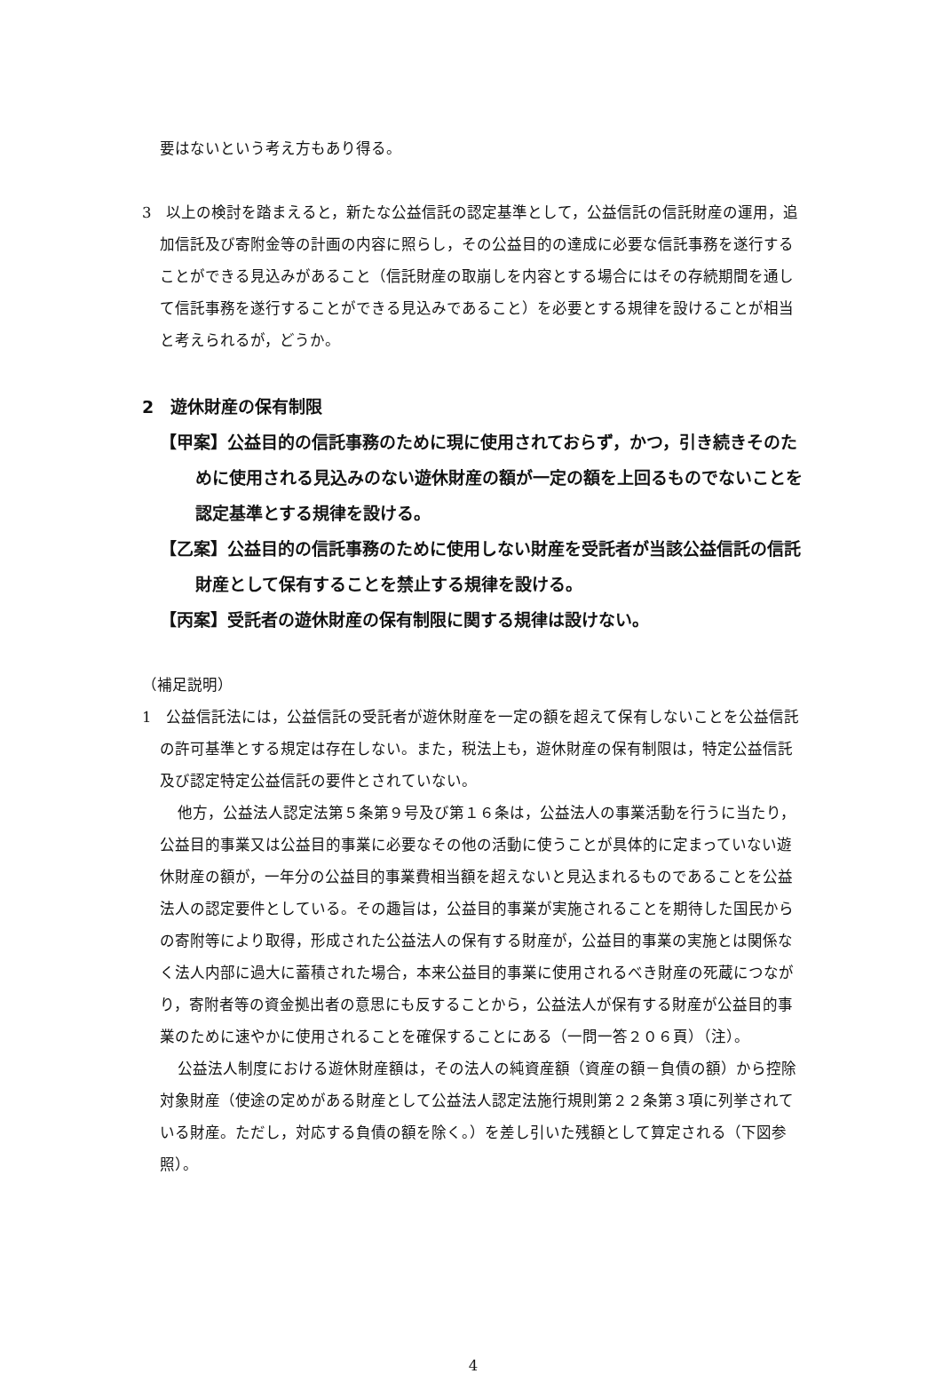要はないという考え方もあり得る。
3　以上の検討を踏まえると，新たな公益信託の認定基準として，公益信託の信託財産の運用，追加信託及び寄附金等の計画の内容に照らし，その公益目的の達成に必要な信託事務を遂行することができる見込みがあること（信託財産の取崩しを内容とする場合にはその存続期間を通して信託事務を遂行することができる見込みであること）を必要とする規律を設けることが相当と考えられるが，どうか。
2　遊休財産の保有制限
【甲案】公益目的の信託事務のために現に使用されておらず，かつ，引き続きそのために使用される見込みのない遊休財産の額が一定の額を上回るものでないことを認定基準とする規律を設ける。
【乙案】公益目的の信託事務のために使用しない財産を受託者が当該公益信託の信託財産として保有することを禁止する規律を設ける。
【丙案】受託者の遊休財産の保有制限に関する規律は設けない。
（補足説明）
1　公益信託法には，公益信託の受託者が遊休財産を一定の額を超えて保有しないことを公益信託の許可基準とする規定は存在しない。また，税法上も，遊休財産の保有制限は，特定公益信託及び認定特定公益信託の要件とされていない。
他方，公益法人認定法第５条第９号及び第１６条は，公益法人の事業活動を行うに当たり，公益目的事業又は公益目的事業に必要なその他の活動に使うことが具体的に定まっていない遊休財産の額が，一年分の公益目的事業費相当額を超えないと見込まれるものであることを公益法人の認定要件としている。その趣旨は，公益目的事業が実施されることを期待した国民からの寄附等により取得，形成された公益法人の保有する財産が，公益目的事業の実施とは関係なく法人内部に過大に蓄積された場合，本来公益目的事業に使用されるべき財産の死蔵につながり，寄附者等の資金拠出者の意思にも反することから，公益法人が保有する財産が公益目的事業のために速やかに使用されることを確保することにある（一問一答２０６頁）（注）。
公益法人制度における遊休財産額は，その法人の純資産額（資産の額－負債の額）から控除対象財産（使途の定めがある財産として公益法人認定法施行規則第２２条第３項に列挙されている財産。ただし，対応する負債の額を除く。）を差し引いた残額として算定される（下図参照）。
4